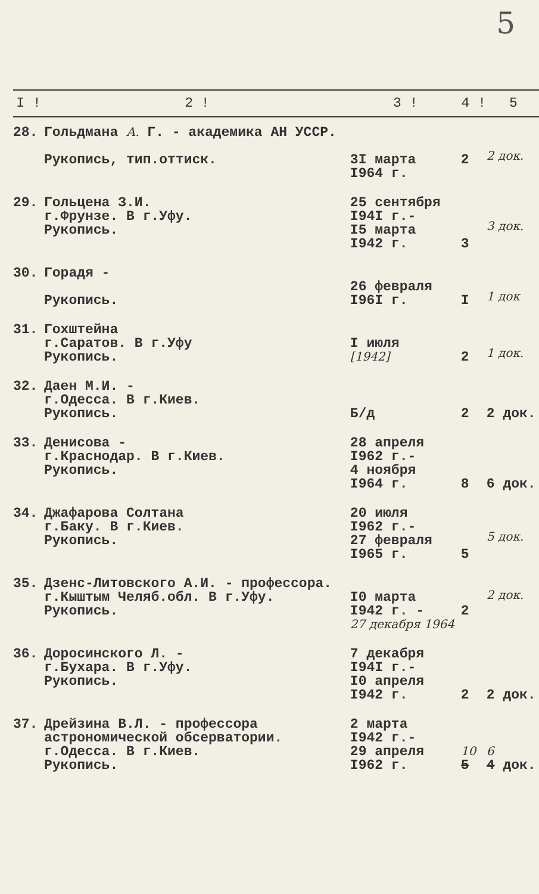5
| I ! | 2 ! | 3 ! | 4 ! | 5 |
| --- | --- | --- | --- | --- |
| 28. | Гольдмана А. Г. - академика АН УССР. Рукопись, тип.оттиск. | 3I марта I964 г. | 2 | 2 док. |
| 29. | Гольцена З.И. г.Фрунзе. В г.Уфу. Рукопись. | 25 сентября I94I г.- I5 марта I942 г. | 3 | 3 док. |
| 30. | Горадя - Рукопись. | 26 февраля I96I г. | I | 1 док |
| 31. | Гохштейна г.Саратов. В г.Уфу Рукопись. | I июля [1942] | 2 | 1 док. |
| 32. | Даен М.И. - г.Одесса. В г.Киев. Рукопись. | Б/д | 2 | 2 док. |
| 33. | Денисова - г.Краснодар. В г.Киев. Рукопись. | 28 апреля I962 г.- 4 ноября I964 г. | 8 | 6 док. |
| 34. | Джафарова Солтана г.Баку. В г.Киев. Рукопись. | 20 июля I962 г.- 27 февраля I965 г. | 5 | 5 док. |
| 35. | Дзенс-Литовского А.И. - профессора. г.Кыштым Челяб.обл. В г.Уфу. Рукопись. | I0 марта I942 г. - 27 декабря 1964 | 2 | 2 док. |
| 36. | Доросинского Л. - г.Бухара. В г.Уфу. Рукопись. | 7 декабря I94I г.- I0 апреля I942 г. | 2 | 2 док. |
| 37. | Дрейзина В.Л. - профессора астрономической обсерватории. г.Одесса. В г.Киев. Рукопись. | 2 марта I942 г.- 29 апреля I962 г. | 10 5 | 6 4 док. |